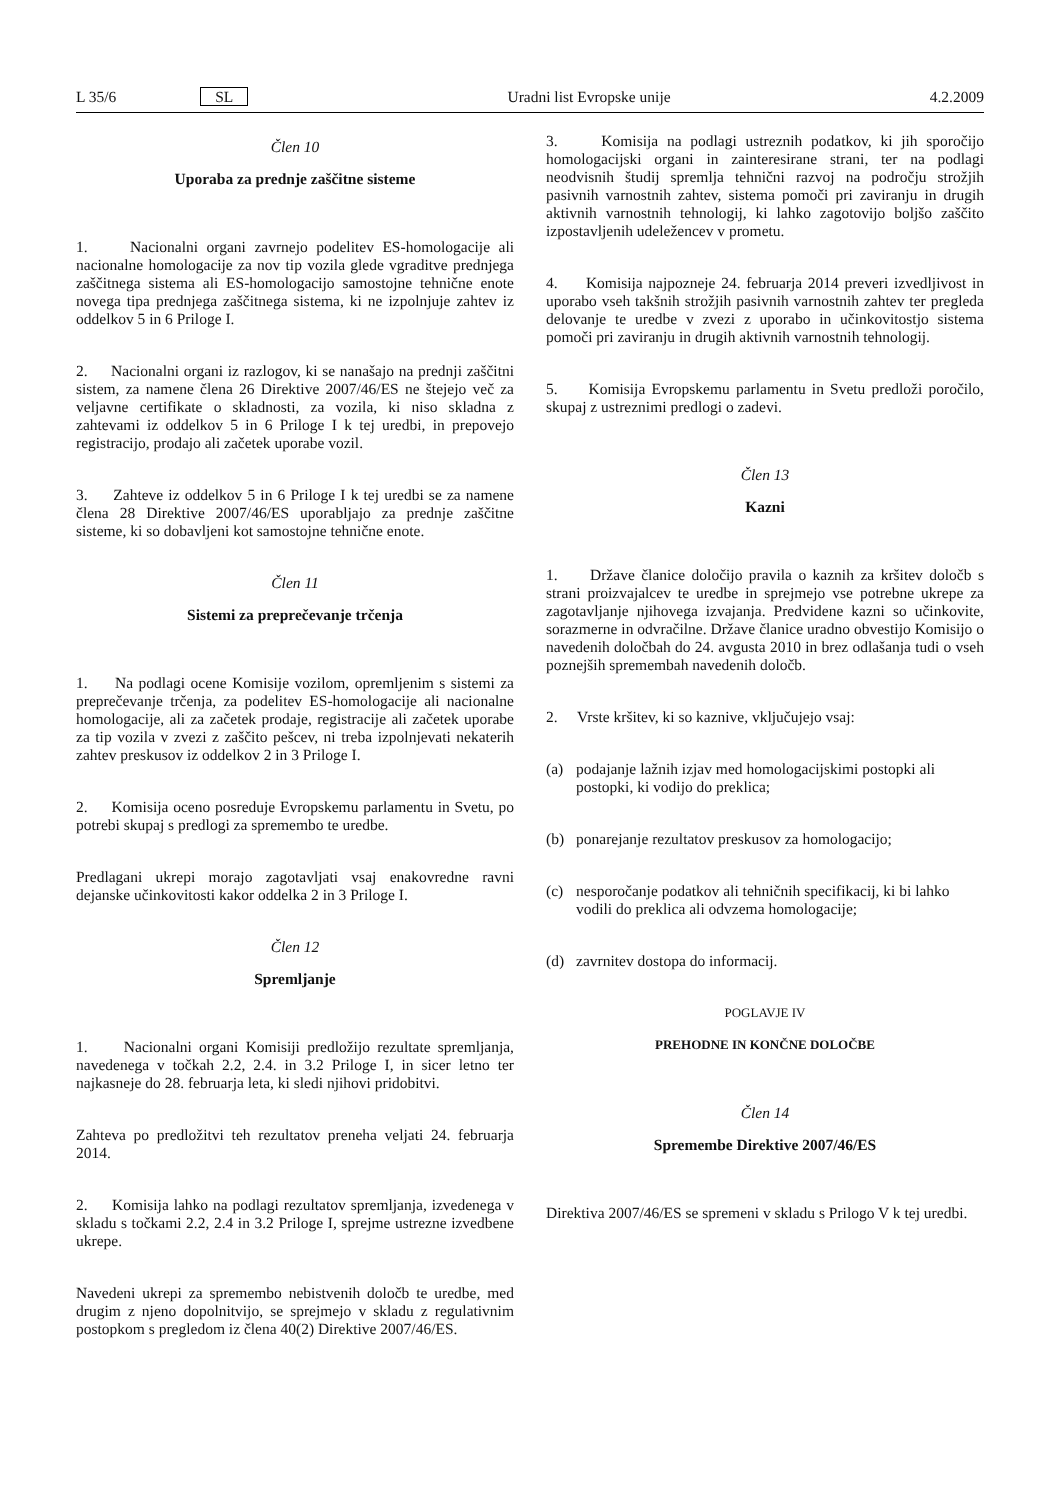L 35/6 SL Uradni list Evropske unije 4.2.2009
Člen 10
Uporaba za prednje zaščitne sisteme
1. Nacionalni organi zavrnejo podelitev ES-homologacije ali nacionalne homologacije za nov tip vozila glede vgraditve prednjega zaščitnega sistema ali ES-homologacijo samostojne tehnične enote novega tipa prednjega zaščitnega sistema, ki ne izpolnjuje zahtev iz oddelkov 5 in 6 Priloge I.
2. Nacionalni organi iz razlogov, ki se nanašajo na prednji zaščitni sistem, za namene člena 26 Direktive 2007/46/ES ne štejejo več za veljavne certifikate o skladnosti, za vozila, ki niso skladna z zahtevami iz oddelkov 5 in 6 Priloge I k tej uredbi, in prepovejo registracijo, prodajo ali začetek uporabe vozil.
3. Zahteve iz oddelkov 5 in 6 Priloge I k tej uredbi se za namene člena 28 Direktive 2007/46/ES uporabljajo za prednje zaščitne sisteme, ki so dobavljeni kot samostojne tehnične enote.
Člen 11
Sistemi za preprečevanje trčenja
1. Na podlagi ocene Komisije vozilom, opremljenim s sistemi za preprečevanje trčenja, za podelitev ES-homologacije ali nacionalne homologacije, ali za začetek prodaje, registracije ali začetek uporabe za tip vozila v zvezi z zaščito pešcev, ni treba izpolnjevati nekaterih zahtev preskusov iz oddelkov 2 in 3 Priloge I.
2. Komisija oceno posreduje Evropskemu parlamentu in Svetu, po potrebi skupaj s predlogi za spremembo te uredbe.
Predlagani ukrepi morajo zagotavljati vsaj enakovredne ravni dejanske učinkovitosti kakor oddelka 2 in 3 Priloge I.
Člen 12
Spremljanje
1. Nacionalni organi Komisiji predložijo rezultate spremljanja, navedenega v točkah 2.2, 2.4. in 3.2 Priloge I, in sicer letno ter najkasneje do 28. februarja leta, ki sledi njihovi pridobitvi.
Zahteva po predložitvi teh rezultatov preneha veljati 24. februarja 2014.
2. Komisija lahko na podlagi rezultatov spremljanja, izvedenega v skladu s točkami 2.2, 2.4 in 3.2 Priloge I, sprejme ustrezne izvedbene ukrepe.
Navedeni ukrepi za spremembo nebistvenih določb te uredbe, med drugim z njeno dopolnitvijo, se sprejmejo v skladu z regulativnim postopkom s pregledom iz člena 40(2) Direktive 2007/46/ES.
3. Komisija na podlagi ustreznih podatkov, ki jih sporočijo homologacijski organi in zainteresirane strani, ter na podlagi neodvisnih študij spremlja tehnični razvoj na področju strožjih pasivnih varnostnih zahtev, sistema pomoči pri zaviranju in drugih aktivnih varnostnih tehnologij, ki lahko zagotovijo boljšo zaščito izpostavljenih udeležencev v prometu.
4. Komisija najpozneje 24. februarja 2014 preveri izvedljivost in uporabo vseh takšnih strožjih pasivnih varnostnih zahtev ter pregleda delovanje te uredbe v zvezi z uporabo in učinkovitostjo sistema pomoči pri zaviranju in drugih aktivnih varnostnih tehnologij.
5. Komisija Evropskemu parlamentu in Svetu predloži poročilo, skupaj z ustreznimi predlogi o zadevi.
Člen 13
Kazni
1. Države članice določijo pravila o kaznih za kršitev določb s strani proizvajalcev te uredbe in sprejmejo vse potrebne ukrepe za zagotavljanje njihovega izvajanja. Predvidene kazni so učinkovite, sorazmerne in odvračilne. Države članice uradno obvestijo Komisijo o navedenih določbah do 24. avgusta 2010 in brez odlašanja tudi o vseh poznejših spremembah navedenih določb.
2. Vrste kršitev, ki so kaznive, vključujejo vsaj:
(a) podajanje lažnih izjav med homologacijskimi postopki ali postopki, ki vodijo do preklica;
(b) ponarejanje rezultatov preskusov za homologacijo;
(c) nesporočanje podatkov ali tehničnih specifikacij, ki bi lahko vodili do preklica ali odvzema homologacije;
(d) zavrnitev dostopa do informacij.
POGLAVJE IV
PREHODNE IN KONČNE DOLOČBE
Člen 14
Spremembe Direktive 2007/46/ES
Direktiva 2007/46/ES se spremeni v skladu s Prilogo V k tej uredbi.